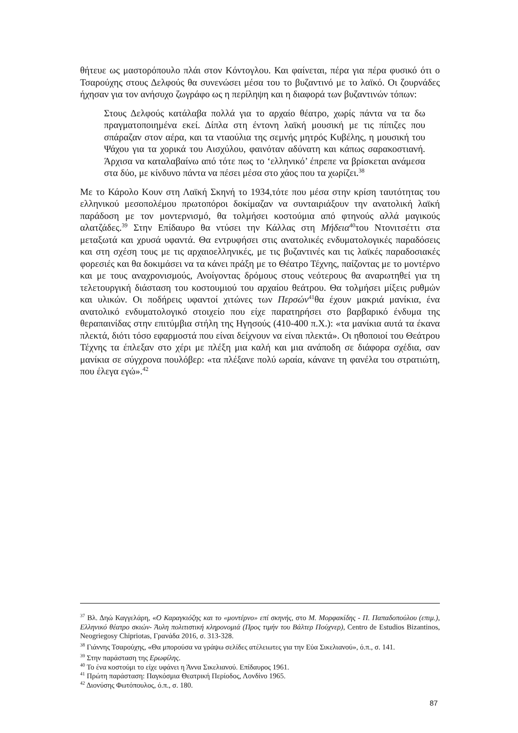θήτευε ως μαστορόπουλο πλάι στον Κόντογλου. Και φαίνεται, πέρα για πέρα φυσικό ότι ο Τσαρούχης στους Δελφούς θα συνενώσει μέσα του το βυζαντινό με το λαϊκό. Οι ζουρνάδες ήχησαν για τον ανήσυχο ζωγράφο ως η περίληψη και η διαφορά των βυζαντινών τόπων:
Στους Δελφούς κατάλαβα πολλά για το αρχαίο θέατρο, χωρίς πάντα να τα δω πραγματοποιημένα εκεί. Δίπλα στη έντονη λαϊκή μουσική με τις πίπιζες που σπάραζαν στον αέρα, και τα νταούλια της σεμνής μητρός Κυβέλης, η μουσική του Ψάχου για τα χορικά του Αισχύλου, φαινόταν αδύνατη και κάπως σαρακοστιανή. Άρχισα να καταλαβαίνω από τότε πως το ‘ελληνικό’ έπρεπε να βρίσκεται ανάμεσα στα δύο, με κίνδυνο πάντα να πέσει μέσα στο χάος που τα χωρίζει.<sup>38</sup>
Με το Κάρολο Κουν στη Λαϊκή Σκηνή το 1934,τότε που μέσα στην κρίση ταυτότητας του ελληνικού μεσοπολέμου πρωτοπόροι δοκίμαζαν να συνταιριάξουν την ανατολική λαϊκή παράδοση με τον μοντερνισμό, θα τολμήσει κοστούμια από φτηνούς αλλά μαγικούς αλατζάδες.<sup>39</sup> Στην Επίδαυρο θα ντύσει την Κάλλας στη Μήδεια<sup>40</sup>του Ντονιτσέττι στα μεταξωτά και χρυσά υφαντά. Θα εντρυφήσει στις ανατολικές ενδυματολογικές παραδόσεις και στη σχέση τους με τις αρχαιοελληνικές, με τις βυζαντινές και τις λαϊκές παραδοσιακές φορεσιές και θα δοκιμάσει να τα κάνει πράξη με το Θέατρο Τέχνης, παίζοντας με το μοντέρνο και με τους αναχρονισμούς, Ανοίγοντας δρόμους στους νεότερους θα αναρωτηθεί για τη τελετουργική διάσταση του κοστουμιού του αρχαίου θεάτρου. Θα τολμήσει μίξεις ρυθμών και υλικών. Οι ποδήρεις υφαντοί χιτώνες των Περσών<sup>41</sup>θα έχουν μακριά μανίκια, ένα ανατολικό ενδυματολογικό στοιχείο που είχε παρατηρήσει στο βαρβαρικό ένδυμα της θεραπαινίδας στην επιτύμβια στήλη της Ηγησούς (410-400 π.Χ.): «τα μανίκια αυτά τα έκανα πλεκτά, διότι τόσο εφαρμοστά που είναι δείχνουν να είναι πλεκτά». Οι ηθοποιοί του Θεάτρου Τέχνης τα έπλεξαν στο χέρι με πλέξη μια καλή και μια ανάποδη σε διάφορα σχέδια, σαν μανίκια σε σύγχρονα πουλόβερ: «τα πλέξανε πολύ ωραία, κάνανε τη φανέλα του στρατιώτη, που έλεγα εγώ».<sup>42</sup>
<sup>37</sup> Βλ. Δηώ Καγγελάρη, «Ο Καραγκιόζης και το «μοντέρνο» επί σκηνής, στο Μ. Μορφακίδης - Π. Παπαδοπούλου (επιμ.), Ελληνικό θέατρο σκιών- Άυλη πολιτιστική κληρονομιά (Προς τιμήν του Βάλτερ Πούχνερ), Centro de Estudios Bizantinos, Neogriegosy Chipriotas, Γρανάδα 2016, σ. 313-328.
<sup>38</sup> Γιάννης Τσαρούχης, «Θα μπορούσα να γράψω σελίδες ατέλειωτες για την Εύα Σικελιανού», ό.π., σ. 141.
<sup>39</sup> Στην παράσταση της Ερωφίλης.
<sup>40</sup> Το ένα κοστούμι το είχε υφάνει η Άννα Σικελιανού. Επίδαυρος 1961.
<sup>41</sup> Πρώτη παράσταση: Παγκόσμια Θεατρική Περίοδος, Λονδίνο 1965.
<sup>42</sup> Διονύσης Φωτόπουλος, ό.π., σ. 180.
87